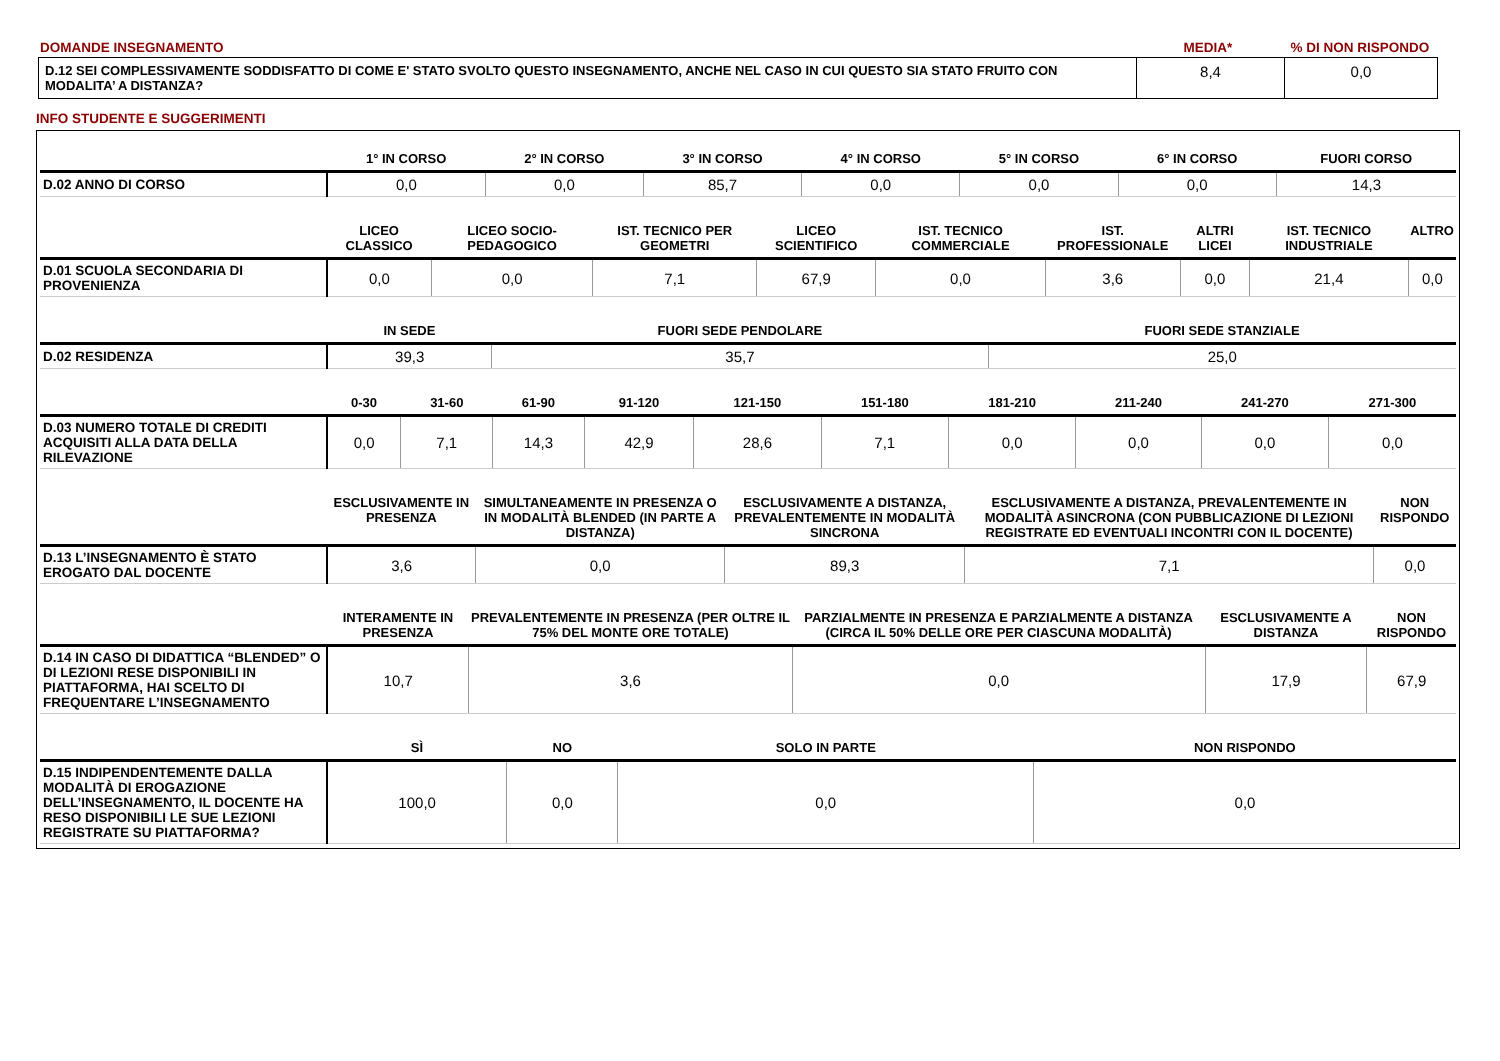| DOMANDE INSEGNAMENTO | MEDIA* | % DI NON RISPONDO |
| D.12 SEI COMPLESSIVAMENTE SODDISFATTO DI COME E' STATO SVOLTO QUESTO INSEGNAMENTO, ANCHE NEL CASO IN CUI QUESTO SIA STATO FRUITO CON MODALITA’ A DISTANZA? | 8,4 | 0,0 |
INFO STUDENTE E SUGGERIMENTI
| | 1° IN CORSO | 2° IN CORSO | 3° IN CORSO | 4° IN CORSO | 5° IN CORSO | 6° IN CORSO | FUORI CORSO |
| --- | --- | --- | --- | --- | --- | --- | --- |
| D.02 ANNO DI CORSO | 0,0 | 0,0 | 85,7 | 0,0 | 0,0 | 0,0 | 14,3 |
| | LICEO CLASSICO | LICEO SOCIO-PEDAGOGICO | IST. TECNICO PER GEOMETRI | LICEO SCIENTIFICO | IST. TECNICO COMMERCIALE | IST. PROFESSIONALE | ALTRI LICEI | IST. TECNICO INDUSTRIALE | ALTRO |
| --- | --- | --- | --- | --- | --- | --- | --- | --- | --- |
| D.01 SCUOLA SECONDARIA DI PROVENIENZA | 0,0 | 0,0 | 7,1 | 67,9 | 0,0 | 3,6 | 0,0 | 21,4 | 0,0 |
| | IN SEDE | FUORI SEDE PENDOLARE | FUORI SEDE STANZIALE |
| --- | --- | --- | --- |
| D.02 RESIDENZA | 39,3 | 35,7 | 25,0 |
| | 0-30 | 31-60 | 61-90 | 91-120 | 121-150 | 151-180 | 181-210 | 211-240 | 241-270 | 271-300 |
| --- | --- | --- | --- | --- | --- | --- | --- | --- | --- | --- |
| D.03 NUMERO TOTALE DI CREDITI ACQUISITI ALLA DATA DELLA RILEVAZIONE | 0,0 | 7,1 | 14,3 | 42,9 | 28,6 | 7,1 | 0,0 | 0,0 | 0,0 | 0,0 |
| | ESCLUSIVAMENTE IN PRESENZA | SIMULTANEAMENTE IN PRESENZA O IN MODALITÀ BLENDED (IN PARTE A DISTANZA) | ESCLUSIVAMENTE A DISTANZA, PREVALENTEMENTE IN MODALITÀ SINCRONA | ESCLUSIVAMENTE A DISTANZA, PREVALENTEMENTE IN MODALITÀ ASINCRONA (CON PUBBLICAZIONE DI LEZIONI REGISTRATE ED EVENTUALI INCONTRI CON IL DOCENTE) | NON RISPONDO |
| --- | --- | --- | --- | --- | --- |
| D.13 L’INSEGNAMENTO È STATO EROGATO DAL DOCENTE | 3,6 | 0,0 | 89,3 | 7,1 | 0,0 |
| | INTERAMENTE IN PRESENZA | PREVALENTEMENTE IN PRESENZA (PER OLTRE IL 75% DEL MONTE ORE TOTALE) | PARZIALMENTE IN PRESENZA E PARZIALMENTE A DISTANZA (CIRCA IL 50% DELLE ORE PER CIASCUNA MODALITÀ) | ESCLUSIVAMENTE A DISTANZA | NON RISPONDO |
| --- | --- | --- | --- | --- | --- |
| D.14 IN CASO DI DIDATTICA “BLENDED” O DI LEZIONI RESE DISPONIBILI IN PIATTAFORMA, HAI SCELTO DI FREQUENTARE L’INSEGNAMENTO | 10,7 | 3,6 | 0,0 | 17,9 | 67,9 |
| | SÌ | NO | SOLO IN PARTE | NON RISPONDO |
| --- | --- | --- | --- | --- |
| D.15 INDIPENDENTEMENTE DALLA MODALITÀ DI EROGAZIONE DELL’INSEGNAMENTO, IL DOCENTE HA RESO DISPONIBILI LE SUE LEZIONI REGISTRATE SU PIATTAFORMA? | 100,0 | 0,0 | 0,0 | 0,0 |